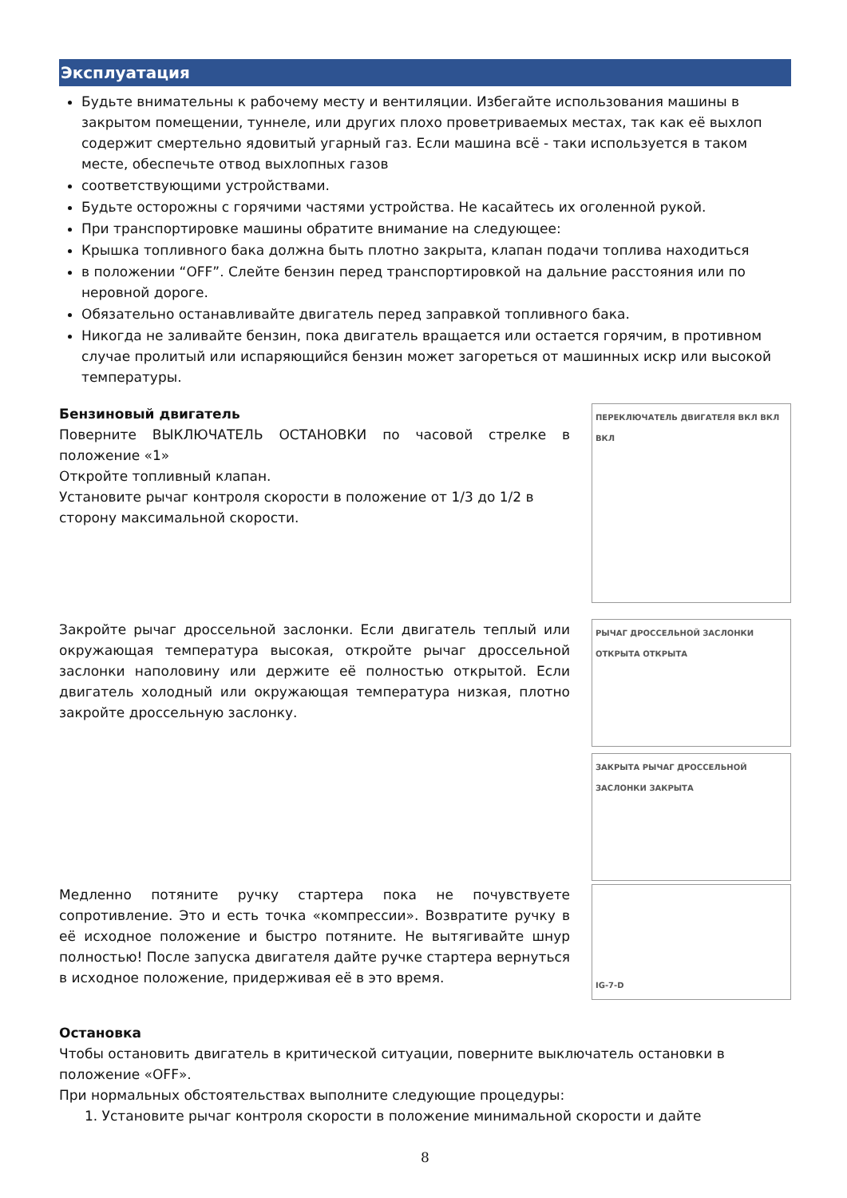Эксплуатация
Будьте внимательны к рабочему месту и вентиляции. Избегайте использования машины в закрытом помещении, туннеле, или других плохо проветриваемых местах, так как её выхлоп содержит смертельно ядовитый угарный газ. Если машина всё - таки используется в таком месте, обеспечьте отвод выхлопных газов
соответствующими устройствами.
Будьте осторожны с горячими частями устройства. Не касайтесь их оголенной рукой.
При транспортировке машины обратите внимание на следующее:
Крышка топливного бака должна быть плотно закрыта, клапан подачи топлива находиться
в положении “OFF”. Слейте бензин перед транспортировкой на дальние расстояния или по неровной дороге.
Обязательно останавливайте двигатель перед заправкой топливного бака.
Никогда не заливайте бензин, пока двигатель вращается или остается горячим, в противном случае пролитый или испаряющийся бензин может загореться от машинных искр или высокой температуры.
Бензиновый двигатель
Поверните ВЫКЛЮЧАТЕЛЬ ОСТАНОВКИ по часовой стрелке в положение «1»
Откройте топливный клапан.
Установите рычаг контроля скорости в положение от 1/3 до 1/2 в сторону максимальной скорости.
ПЕРЕКЛЮЧАТЕЛЬ ДВИГАТЕЛЯ ВКЛ ВКЛ ВКЛ
Закройте рычаг дроссельной заслонки. Если двигатель теплый или окружающая температура высокая, откройте рычаг дроссельной заслонки наполовину или держите её полностью открытой. Если двигатель холодный или окружающая температура низкая, плотно закройте дроссельную заслонку.
РЫЧАГ ДРОССЕЛЬНОЙ ЗАСЛОНКИ ОТКРЫТА ОТКРЫТА
ЗАКРЫТА РЫЧАГ ДРОССЕЛЬНОЙ ЗАСЛОНКИ ЗАКРЫТА
Медленно потяните ручку стартера пока не почувствуете сопротивление. Это и есть точка «компрессии». Возвратите ручку в её исходное положение и быстро потяните. Не вытягивайте шнур полностью! После запуска двигателя дайте ручке стартера вернуться в исходное положение, придерживая её в это время.
IG-7-D
Остановка
Чтобы остановить двигатель в критической ситуации, поверните выключатель остановки в положение «OFF».
При нормальных обстоятельствах выполните следующие процедуры:
1. Установите рычаг контроля скорости в положение минимальной скорости и дайте
8